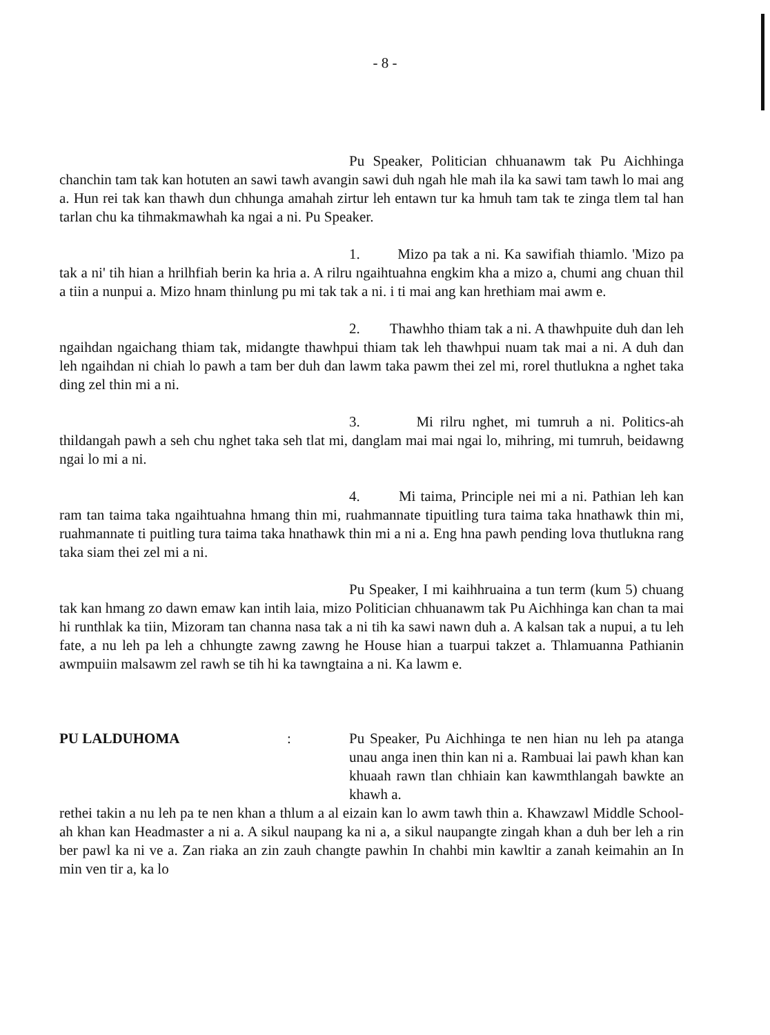- 8 -
Pu Speaker, Politician chhuanawm tak Pu Aichhinga chanchin tam tak kan hotuten an sawi tawh avangin sawi duh ngah hle mah ila ka sawi tam tawh lo mai ang a. Hun rei tak kan thawh dun chhunga amahah zirtur leh entawn tur ka hmuh tam tak te zinga tlem tal han tarlan chu ka tihmakmawhah ka ngai a ni. Pu Speaker.
1. Mizo pa tak a ni. Ka sawifiah thiamlo. 'Mizo pa tak a ni' tih hian a hrilhfiah berin ka hria a. A rilru ngaihtuahna engkim kha a mizo a, chumi ang chuan thil a tiin a nunpui a. Mizo hnam thinlung pu mi tak tak a ni. i ti mai ang kan hrethiam mai awm e.
2. Thawhho thiam tak a ni. A thawhpuite duh dan leh ngaihdan ngaichang thiam tak, midangte thawhpui thiam tak leh thawhpui nuam tak mai a ni. A duh dan leh ngaihdan ni chiah lo pawh a tam ber duh dan lawm taka pawm thei zel mi, rorel thutlukna a nghet taka ding zel thin mi a ni.
3. Mi rilru nghet, mi tumruh a ni. Politics-ah thildangah pawh a seh chu nghet taka seh tlat mi, danglam mai mai ngai lo, mihring, mi tumruh, beidawng ngai lo mi a ni.
4. Mi taima, Principle nei mi a ni. Pathian leh kan ram tan taima taka ngaihtuahna hmang thin mi, ruahmannate tipuitling tura taima taka hnathawk thin mi, ruahmannate ti puitling tura taima taka hnathawk thin mi a ni a. Eng hna pawh pending lova thutlukna rang taka siam thei zel mi a ni.
Pu Speaker, I mi kaihhruaina a tun term (kum 5) chuang tak kan hmang zo dawn emaw kan intih laia, mizo Politician chhuanawm tak Pu Aichhinga kan chan ta mai hi runthlak ka tiin, Mizoram tan channa nasa tak a ni tih ka sawi nawn duh a. A kalsan tak a nupui, a tu leh fate, a nu leh pa leh a chhungte zawng zawng he House hian a tuarpui takzet a. Thlamuanna Pathianin awmpuiin malsawm zel rawh se tih hi ka tawngtaina a ni. Ka lawm e.
PU LALDUHOMA: Pu Speaker, Pu Aichhinga te nen hian nu leh pa atanga unau anga inen thin kan ni a. Rambuai lai pawh khan kan khuaah rawn tlan chhiain kan kawmthlangah bawkte an khawh a.
rethei takin a nu leh pa te nen khan a thlum a al eizain kan lo awm tawh thin a. Khawzawl Middle School-ah khan kan Headmaster a ni a. A sikul naupang ka ni a, a sikul naupangte zingah khan a duh ber leh a rin ber pawl ka ni ve a. Zan riaka an zin zauh changte pawhin In chahbi min kawltir a zanah keimahin an In min ven tir a, ka lo